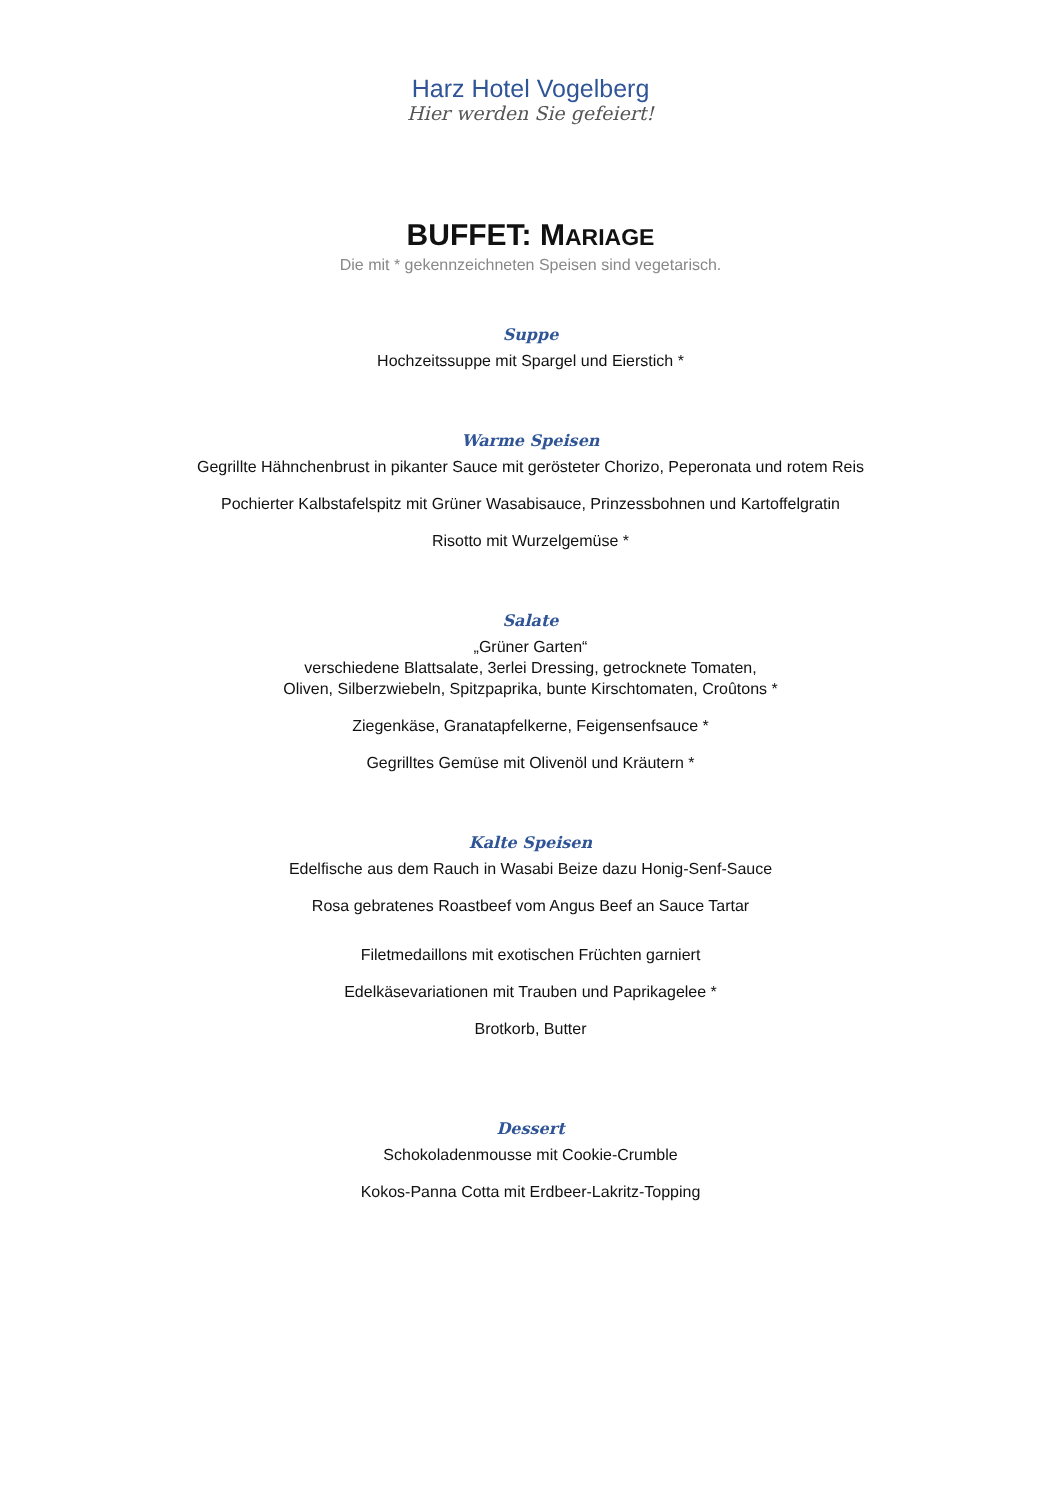Harz Hotel Vogelberg
Hier werden Sie gefeiert!
BUFFET: MARIAGE
Die mit * gekennzeichneten Speisen sind vegetarisch.
Suppe
Hochzeitssuppe mit Spargel und Eierstich *
Warme Speisen
Gegrillte Hähnchenbrust in pikanter Sauce mit gerösteter Chorizo, Peperonata und rotem Reis
Pochierter Kalbstafelspitz mit Grüner Wasabisauce, Prinzessbohnen und Kartoffelgratin
Risotto mit Wurzelgemüse *
Salate
„Grüner Garten“
verschiedene Blattsalate, 3erlei Dressing, getrocknete Tomaten,
Oliven, Silberzwiebeln, Spitzpaprika, bunte Kirschtomaten, Croûtons *
Ziegenkäse, Granatapfelkerne, Feigensenfsauce *
Gegrilltes Gemüse mit Olivenöl und Kräutern *
Kalte Speisen
Edelfische aus dem Rauch in Wasabi Beize dazu Honig-Senf-Sauce
Rosa gebratenes Roastbeef vom Angus Beef an Sauce Tartar
Filetmedaillons mit exotischen Früchten garniert
Edelkäsevariationen mit Trauben und Paprikagelee *
Brotkorb, Butter
Dessert
Schokoladenmousse mit Cookie-Crumble
Kokos-Panna Cotta mit Erdbeer-Lakritz-Topping